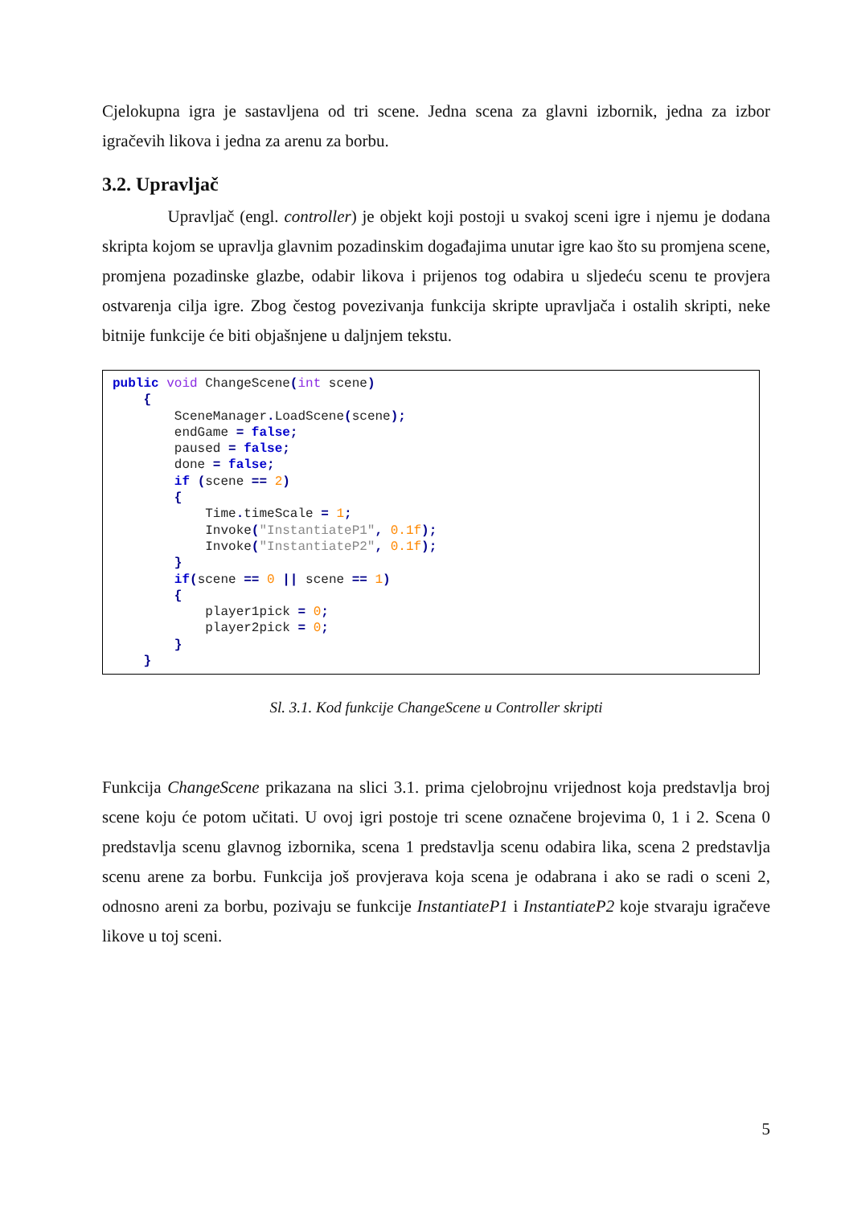Cjelokupna igra je sastavljena od tri scene. Jedna scena za glavni izbornik, jedna za izbor igračevih likova i jedna za arenu za borbu.
3.2. Upravljač
Upravljač (engl. controller) je objekt koji postoji u svakoj sceni igre i njemu je dodana skripta kojom se upravlja glavnim pozadinskim događajima unutar igre kao što su promjena scene, promjena pozadinske glazbe, odabir likova i prijenos tog odabira u sljedeću scenu te provjera ostvarenja cilja igre. Zbog čestog povezivanja funkcija skripte upravljača i ostalih skripti, neke bitnije funkcije će biti objašnjene u daljnjem tekstu.
public void ChangeScene(int scene) { SceneManager. LoadScene(scene); endGame = false; paused = false; done = false; if (scene == 2) { Time. timeScale = 1; Invoke("InstantiateP1", 0.1f); Invoke("InstantiateP2", 0.1f); } if(scene == 0 || scene == 1) { player1pick = 0; player2pick = 0; } }
Sl. 3.1. Kod funkcije ChangeScene u Controller skripti
Funkcija ChangeScene prikazana na slici 3.1. prima cjelobrojnu vrijednost koja predstavlja broj scene koju će potom učitati. U ovoj igri postoje tri scene označene brojevima 0, 1 i 2. Scena 0 predstavlja scenu glavnog izbornika, scena 1 predstavlja scenu odabira lika, scena 2 predstavlja scenu arene za borbu. Funkcija još provjerava koja scena je odabrana i ako se radi o sceni 2, odnosno areni za borbu, pozivaju se funkcije InstantiateP1 i InstantiateP2 koje stvaraju igračeve likove u toj sceni.
5